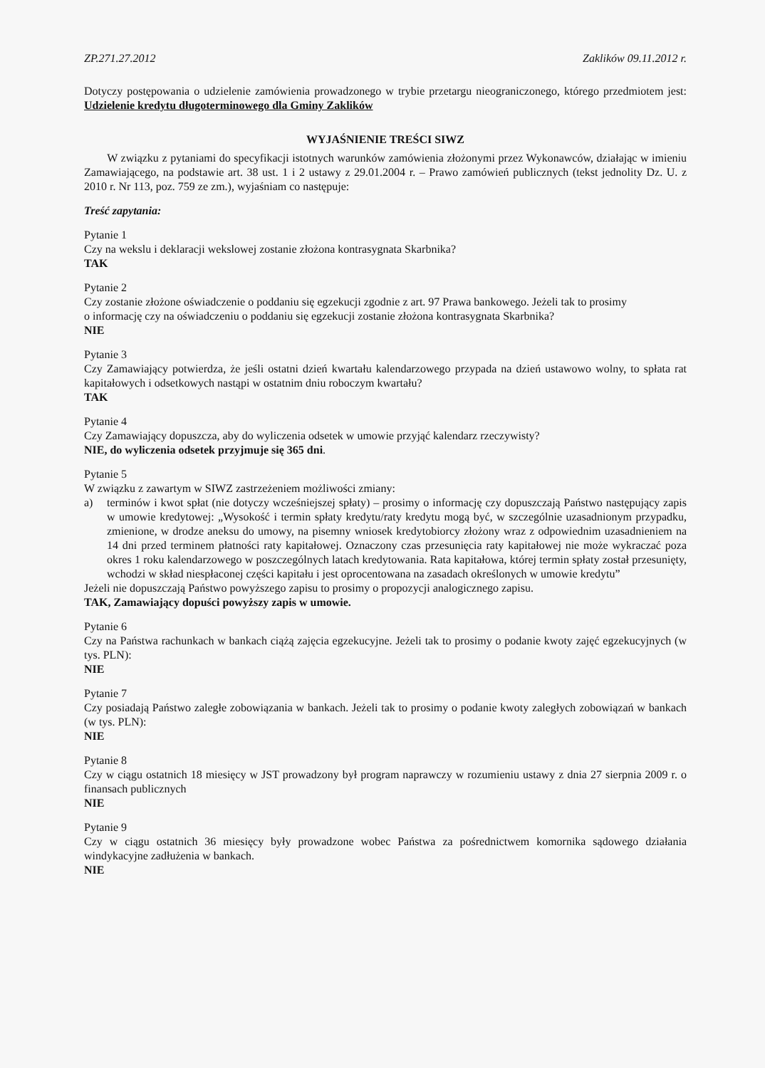ZP.271.27.2012 Zaklików 09.11.2012 r.
Dotyczy postępowania o udzielenie zamówienia prowadzonego w trybie przetargu nieograniczonego, którego przedmiotem jest: Udzielenie kredytu długoterminowego dla Gminy Zaklików
WYJAŚNIENIE TREŚCI SIWZ
W związku z pytaniami do specyfikacji istotnych warunków zamówienia złożonymi przez Wykonawców, działając w imieniu Zamawiającego, na podstawie art. 38 ust. 1 i 2 ustawy z 29.01.2004 r. – Prawo zamówień publicznych (tekst jednolity Dz. U. z 2010 r. Nr 113, poz. 759 ze zm.), wyjaśniam co następuje:
Treść zapytania:
Pytanie 1
Czy na wekslu i deklaracji wekslowej zostanie złożona kontrasygnata Skarbnika?
TAK
Pytanie 2
Czy zostanie złożone oświadczenie o poddaniu się egzekucji zgodnie z art. 97 Prawa bankowego. Jeżeli tak to prosimy
o informację czy na oświadczeniu o poddaniu się egzekucji zostanie złożona kontrasygnata Skarbnika?
NIE
Pytanie 3
Czy Zamawiający potwierdza, że jeśli ostatni dzień kwartału kalendarzowego przypada na dzień ustawowo wolny, to spłata rat kapitałowych i odsetkowych nastąpi w ostatnim dniu roboczym kwartału?
TAK
Pytanie 4
Czy Zamawiający dopuszcza, aby do wyliczenia odsetek w umowie przyjąć kalendarz rzeczywisty?
NIE, do wyliczenia odsetek przyjmuje się 365 dni.
Pytanie 5
W związku z zawartym w SIWZ zastrzeżeniem możliwości zmiany:
a) terminów i kwot spłat (nie dotyczy wcześniejszej spłaty) – prosimy o informację czy dopuszczają Państwo następujący zapis w umowie kredytowej: „Wysokość i termin spłaty kredytu/raty kredytu mogą być, w szczególnie uzasadnionym przypadku, zmienione, w drodze aneksu do umowy, na pisemny wniosek kredytobiorcy złożony wraz z odpowiednim uzasadnieniem na 14 dni przed terminem płatności raty kapitałowej. Oznaczony czas przesunięcia raty kapitałowej nie może wykraczać poza okres 1 roku kalendarzowego w poszczególnych latach kredytowania. Rata kapitałowa, której termin spłaty został przesunięty, wchodzi w skład niespłaconej części kapitału i jest oprocentowana na zasadach określonych w umowie kredytu”
Jeżeli nie dopuszczają Państwo powyższego zapisu to prosimy o propozycji analogicznego zapisu.
TAK, Zamawiający dopuści powyższy zapis w umowie.
Pytanie 6
Czy na Państwa rachunkach w bankach ciążą zajęcia egzekucyjne. Jeżeli tak to prosimy o podanie kwoty zajęć egzekucyjnych (w tys. PLN):
NIE
Pytanie 7
Czy posiadają Państwo zaległe zobowiązania w bankach. Jeżeli tak to prosimy o podanie kwoty zaległych zobowiązań w bankach (w tys. PLN):
NIE
Pytanie 8
Czy w ciągu ostatnich 18 miesięcy w JST prowadzony był program naprawczy w rozumieniu ustawy z dnia 27 sierpnia 2009 r. o finansach publicznych
NIE
Pytanie 9
Czy w ciągu ostatnich 36 miesięcy były prowadzone wobec Państwa za pośrednictwem komornika sądowego działania windykacyjne zadłużenia w bankach.
NIE